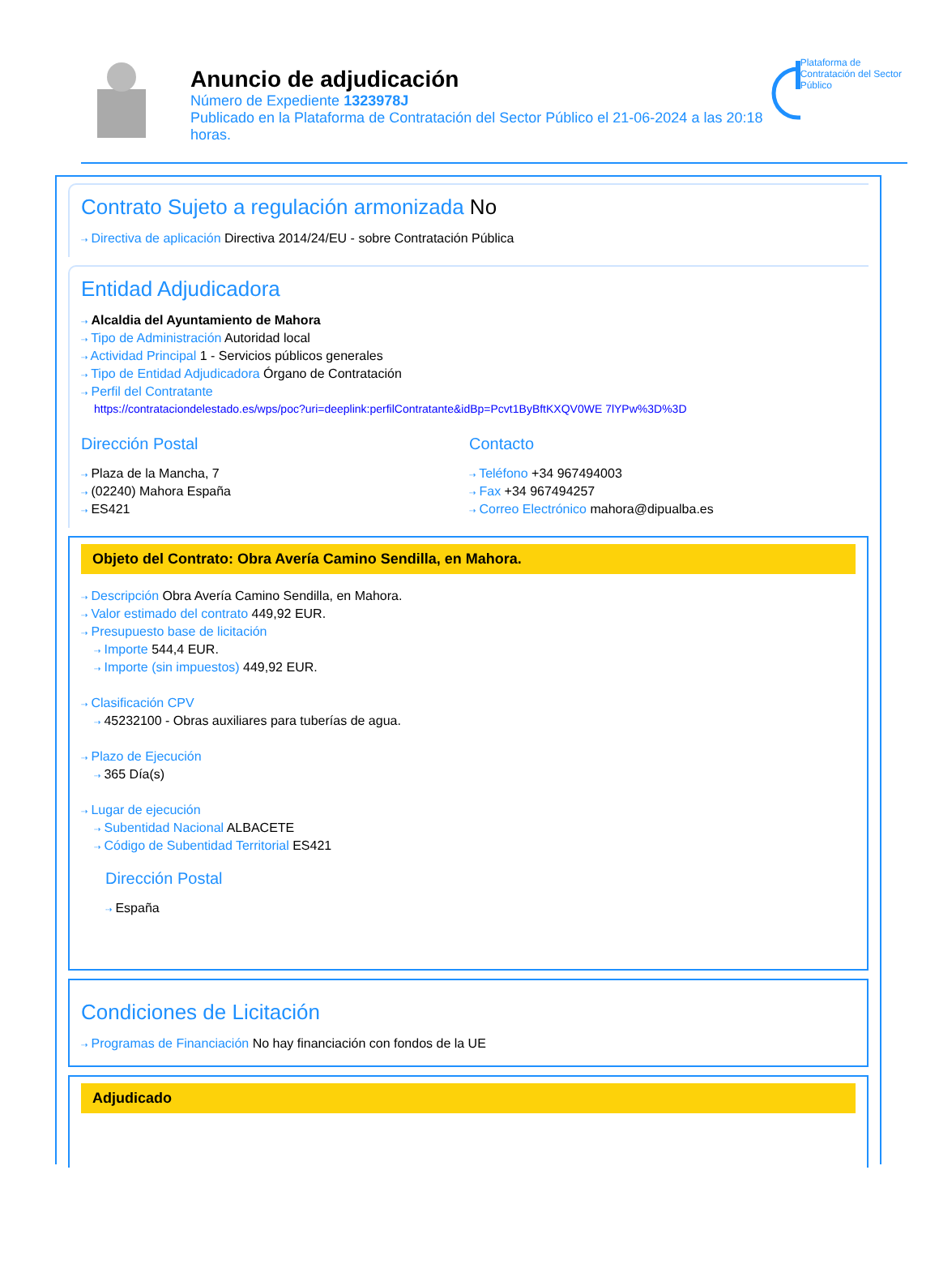Anuncio de adjudicación
Número de Expediente 1323978J
Publicado en la Plataforma de Contratación del Sector Público el 21-06-2024 a las 20:18 horas.
Plataforma de Contratación del Sector Público
Contrato Sujeto a regulación armonizada No
⇢ Directiva de aplicación Directiva 2014/24/EU - sobre Contratación Pública
Entidad Adjudicadora
⇢ Alcaldia del Ayuntamiento de Mahora
⇢ Tipo de Administración Autoridad local
⇢ Actividad Principal 1 - Servicios públicos generales
⇢ Tipo de Entidad Adjudicadora Órgano de Contratación
⇢ Perfil del Contratante
https://contrataciondelestado.es/wps/poc?uri=deeplink:perfilContratante&idBp=Pcvt1ByBftKXQV0WE 7lYPw%3D%3D
Dirección Postal
⇢ Plaza de la Mancha, 7
⇢ (02240) Mahora España
⇢ ES421
Contacto
⇢ Teléfono +34 967494003
⇢ Fax +34 967494257
⇢ Correo Electrónico mahora@dipualba.es
Objeto del Contrato: Obra Avería Camino Sendilla, en Mahora.
⇢ Descripción Obra Avería Camino Sendilla, en Mahora.
⇢ Valor estimado del contrato 449,92 EUR.
⇢ Presupuesto base de licitación
⇢ Importe 544,4 EUR.
⇢ Importe (sin impuestos) 449,92 EUR.
⇢ Clasificación CPV
⇢ 45232100 - Obras auxiliares para tuberías de agua.
⇢ Plazo de Ejecución
⇢ 365 Día(s)
⇢ Lugar de ejecución
⇢ Subentidad Nacional ALBACETE
⇢ Código de Subentidad Territorial ES421
Dirección Postal
⇢ España
Condiciones de Licitación
⇢ Programas de Financiación No hay financiación con fondos de la UE
Adjudicado